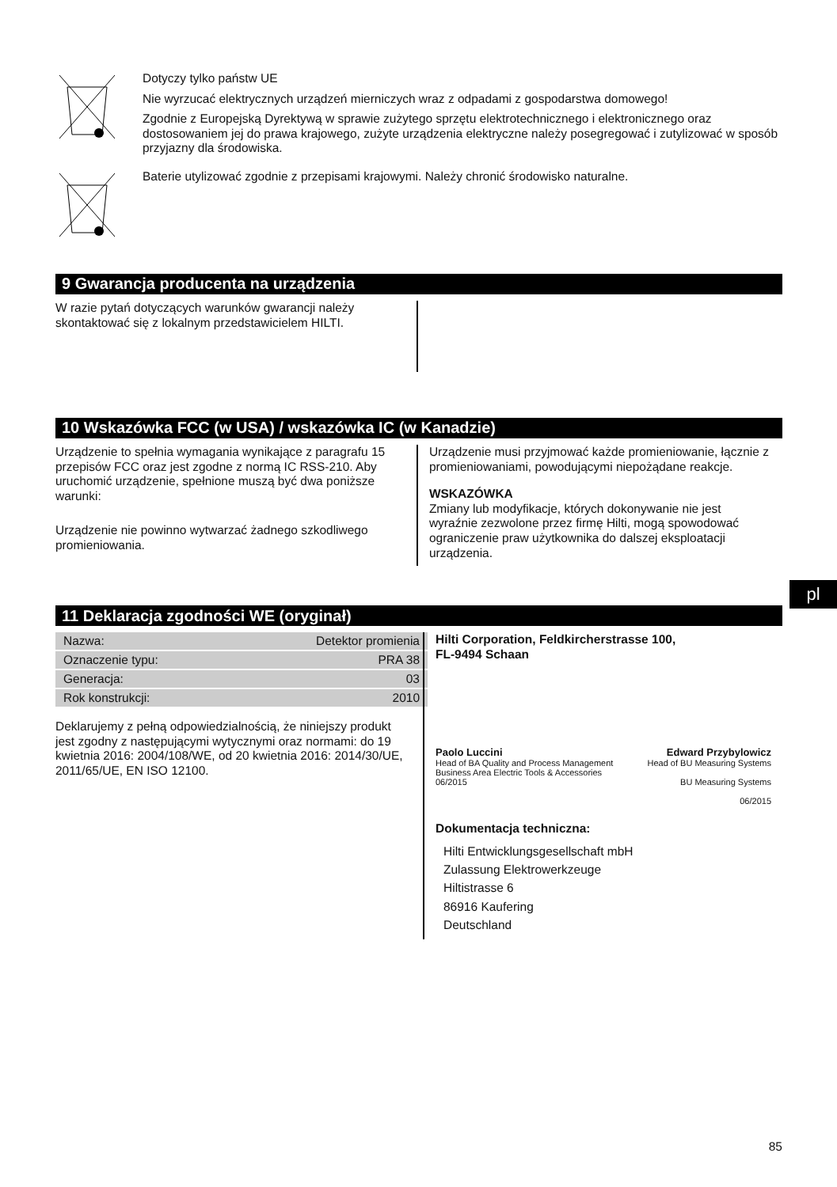Dotyczy tylko państw UE
Nie wyrzucać elektrycznych urządzeń mierniczych wraz z odpadami z gospodarstwa domowego!
Zgodnie z Europejską Dyrektywą w sprawie zużytego sprzętu elektrotechnicznego i elektronicznego oraz dostosowaniem jej do prawa krajowego, zużyte urządzenia elektryczne należy posegregować i zutylizować w sposób przyjazny dla środowiska.
Baterie utylizować zgodnie z przepisami krajowymi. Należy chronić środowisko naturalne.
9 Gwarancja producenta na urządzenia
W razie pytań dotyczących warunków gwarancji należy skontaktować się z lokalnym przedstawicielem HILTI.
10 Wskazówka FCC (w USA) / wskazówka IC (w Kanadzie)
Urządzenie to spełnia wymagania wynikające z paragrafu 15 przepisów FCC oraz jest zgodne z normą IC RSS-210. Aby uruchomić urządzenie, spełnione muszą być dwa poniższe warunki:
Urządzenie nie powinno wytwarzać żadnego szkodliwego promieniowania.
Urządzenie musi przyjmować każde promieniowanie, łącznie z promieniowaniami, powodującymi niepożądane reakcje.
WSKAZÓWKA
Zmiany lub modyfikacje, których dokonywanie nie jest wyraźnie zezwolone przez firmę Hilti, mogą spowodować ograniczenie praw użytkownika do dalszej eksploatacji urządzenia.
11 Deklaracja zgodności WE (oryginał)
| Nazwa: | Detektor promienia |
| Oznaczenie typu: | PRA 38 |
| Generacja: | 03 |
| Rok konstrukcji: | 2010 |
Deklarujemy z pełną odpowiedzialnością, że niniejszy produkt jest zgodny z następującymi wytycznymi oraz normami: do 19 kwietnia 2016: 2004/108/WE, od 20 kwietnia 2016: 2014/30/UE, 2011/65/UE, EN ISO 12100.
Hilti Corporation, Feldkircherstrasse 100,
FL-9494 Schaan
Paolo Luccini
Head of BA Quality and Process Management
Business Area Electric Tools & Accessories
06/2015
Edward Przybylowicz
Head of BU Measuring Systems
BU Measuring Systems
06/2015
Dokumentacja techniczna:
Hilti Entwicklungsgesellschaft mbH
Zulassung Elektrowerkzeuge
Hiltistrasse 6
86916 Kaufering
Deutschland
85
pl